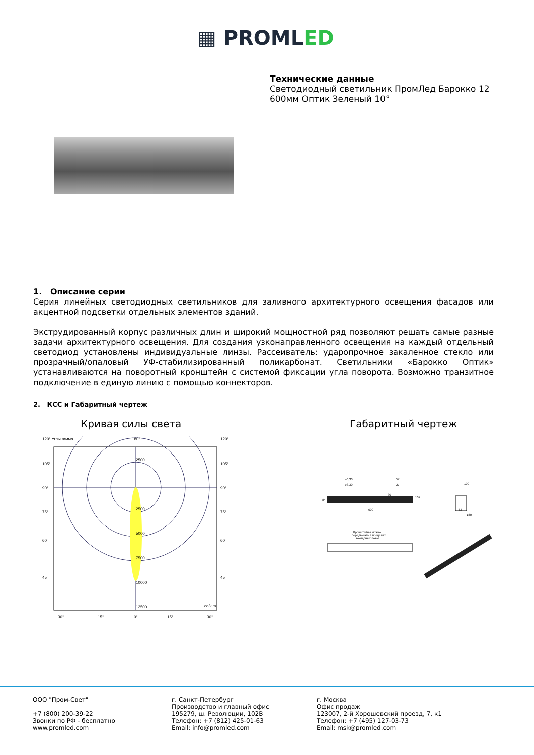▦ PROMLED
Технические данные
Светодиодный светильник ПромЛед Барокко 12
600мм Оптик Зеленый 10°
1. Описание серии
Серия линейных светодиодных светильников для заливного архитектурного освещения фасадов или акцентной подсветки отдельных элементов зданий.
Экструдированный корпус различных длин и широкий мощностной ряд позволяют решать самые разные задачи архитектурного освещения. Для создания узконаправленного освещения на каждый отдельный светодиод установлены индивидуальные линзы. Рассеиватель: ударопрочное закаленное стекло или прозрачный/опаловый УФ-стабилизированный поликарбонат. Светильники «Барокко Оптик» устанавливаются на поворотный кронштейн с системой фиксации угла поворота. Возможно транзитное подключение в единую линию с помощью коннекторов.
2. КСС и Габаритный чертеж
Кривая силы света Габаритный чертеж
120° Углы гамма
180°
120°
2500
2500
5000
7500
10000
12500
cd/klm
105°
90°
75°
60°
45°
105°
90°
75°
60°
45°
30°
15°
0°
15°
30°
600
⌀6,30
⌀8,30
57
27
84
107
30
100
62
180
Кронштейны можно
передвигать в пределах
закладных пазов
ООО "Пром-Свет"
+7 (800) 200-39-22
Звонки по РФ - бесплатно
www.promled.com
г. Санкт-Петербург
Производство и главный офис
195279, ш. Революции, 102В
Телефон: +7 (812) 425-01-63
Email: info@promled.com
г. Москва
Офис продаж
123007, 2-й Хорошевский проезд, 7, к1
Телефон: +7 (495) 127-03-73
Email: msk@promled.com